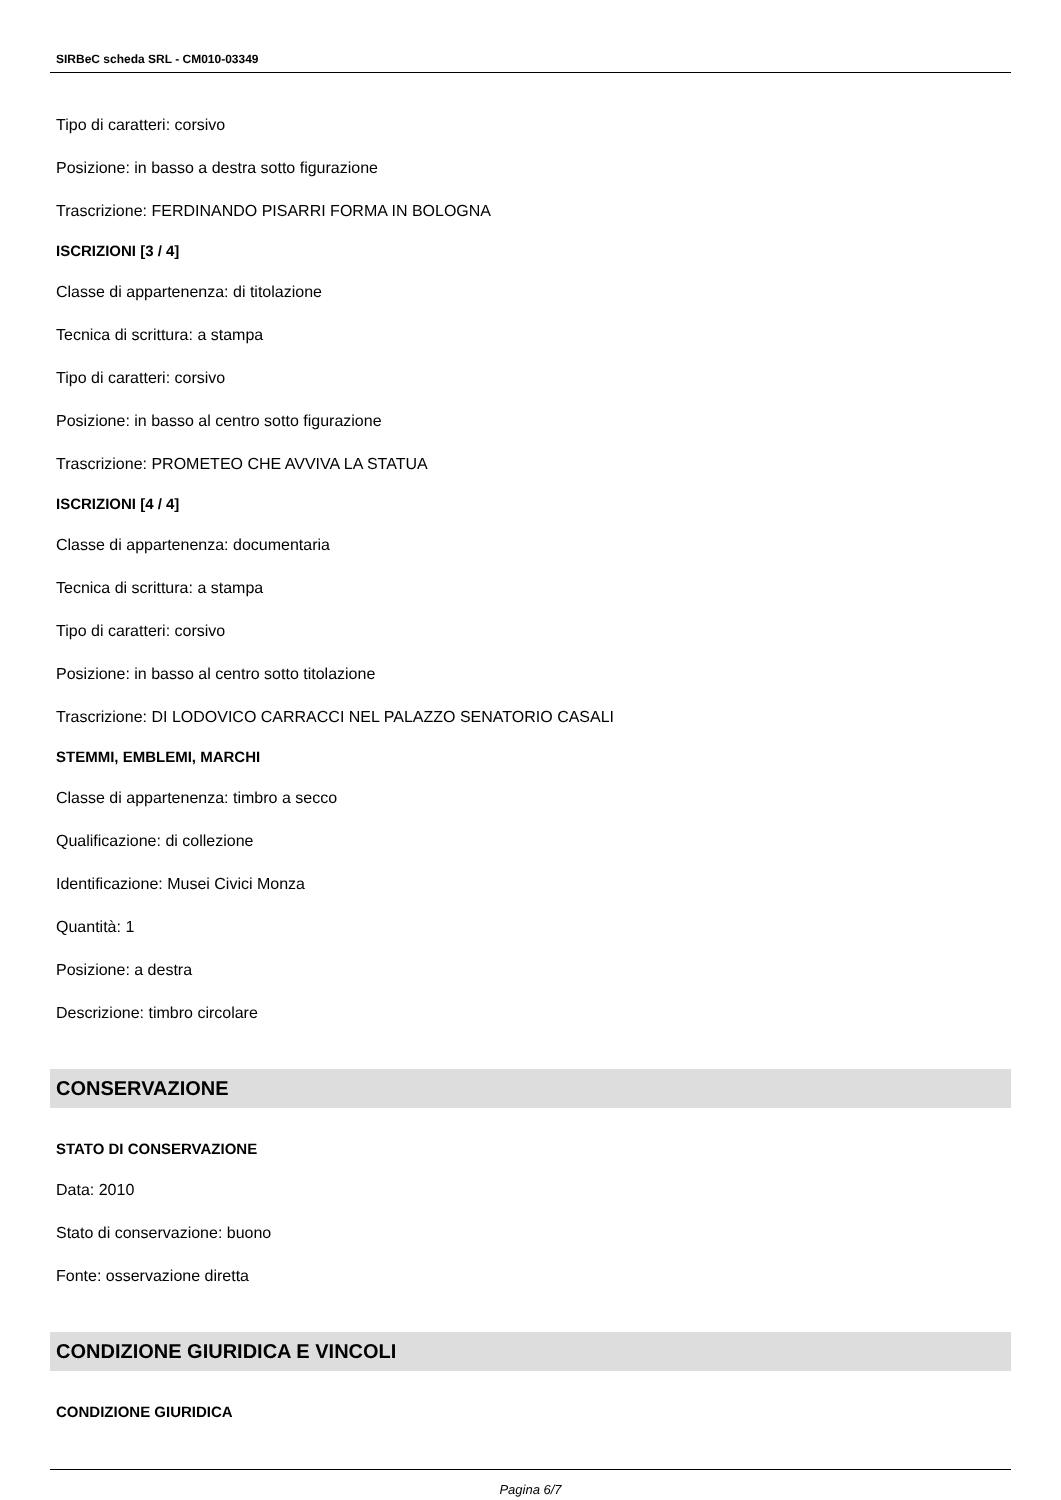SIRBeC scheda SRL - CM010-03349
Tipo di caratteri: corsivo
Posizione: in basso a destra sotto figurazione
Trascrizione: FERDINANDO PISARRI FORMA IN BOLOGNA
ISCRIZIONI [3 / 4]
Classe di appartenenza: di titolazione
Tecnica di scrittura: a stampa
Tipo di caratteri: corsivo
Posizione: in basso al centro sotto figurazione
Trascrizione: PROMETEO CHE AVVIVA LA STATUA
ISCRIZIONI [4 / 4]
Classe di appartenenza: documentaria
Tecnica di scrittura: a stampa
Tipo di caratteri: corsivo
Posizione: in basso al centro sotto titolazione
Trascrizione: DI LODOVICO CARRACCI NEL PALAZZO SENATORIO CASALI
STEMMI, EMBLEMI, MARCHI
Classe di appartenenza: timbro a secco
Qualificazione: di collezione
Identificazione: Musei Civici Monza
Quantità: 1
Posizione: a destra
Descrizione: timbro circolare
CONSERVAZIONE
STATO DI CONSERVAZIONE
Data: 2010
Stato di conservazione: buono
Fonte: osservazione diretta
CONDIZIONE GIURIDICA E VINCOLI
CONDIZIONE GIURIDICA
Pagina 6/7